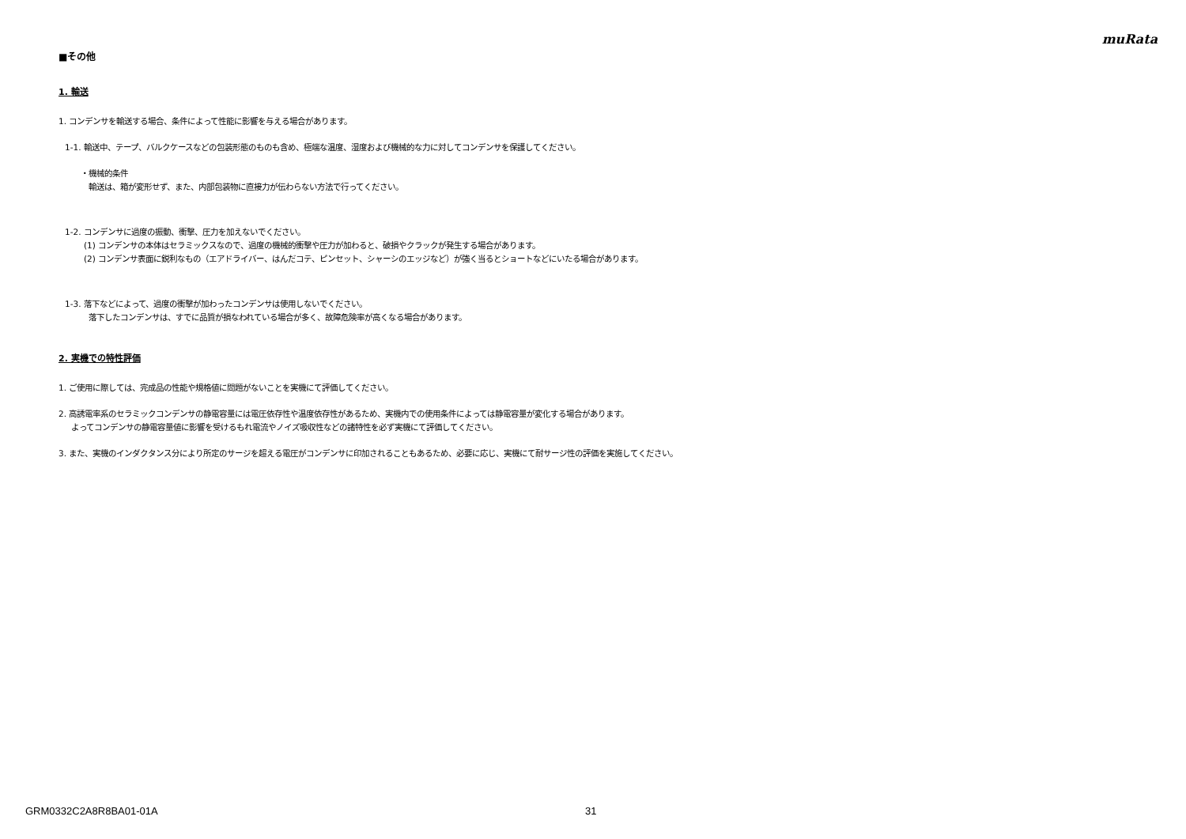muRata
■その他
1. 輸送
1. コンデンサを輸送する場合、条件によって性能に影響を与える場合があります。
1-1. 輸送中、テープ、バルクケースなどの包装形態のものも含め、極端な温度、湿度および機械的な力に対してコンデンサを保護してください。
・機械的条件
輸送は、箱が変形せず、また、内部包装物に直接力が伝わらない方法で行ってください。
1-2. コンデンサに過度の振動、衝撃、圧力を加えないでください。
(1) コンデンサの本体はセラミックスなので、過度の機械的衝撃や圧力が加わると、破損やクラックが発生する場合があります。
(2) コンデンサ表面に鋭利なもの（エアドライバー、はんだコテ、ピンセット、シャーシのエッジなど）が強く当るとショートなどにいたる場合があります。
1-3. 落下などによって、過度の衝撃が加わったコンデンサは使用しないでください。
落下したコンデンサは、すでに品質が損なわれている場合が多く、故障危険率が高くなる場合があります。
2. 実機での特性評価
1. ご使用に際しては、完成品の性能や規格値に問題がないことを実機にて評価してください。
2. 高誘電率系のセラミックコンデンサの静電容量には電圧依存性や温度依存性があるため、実機内での使用条件によっては静電容量が変化する場合があります。
よってコンデンサの静電容量値に影響を受けるもれ電流やノイズ吸収性などの諸特性を必ず実機にて評価してください。
3. また、実機のインダクタンス分により所定のサージを超える電圧がコンデンサに印加されることもあるため、必要に応じ、実機にて耐サージ性の評価を実施してください。
GRM0332C2A8R8BA01-01A 31